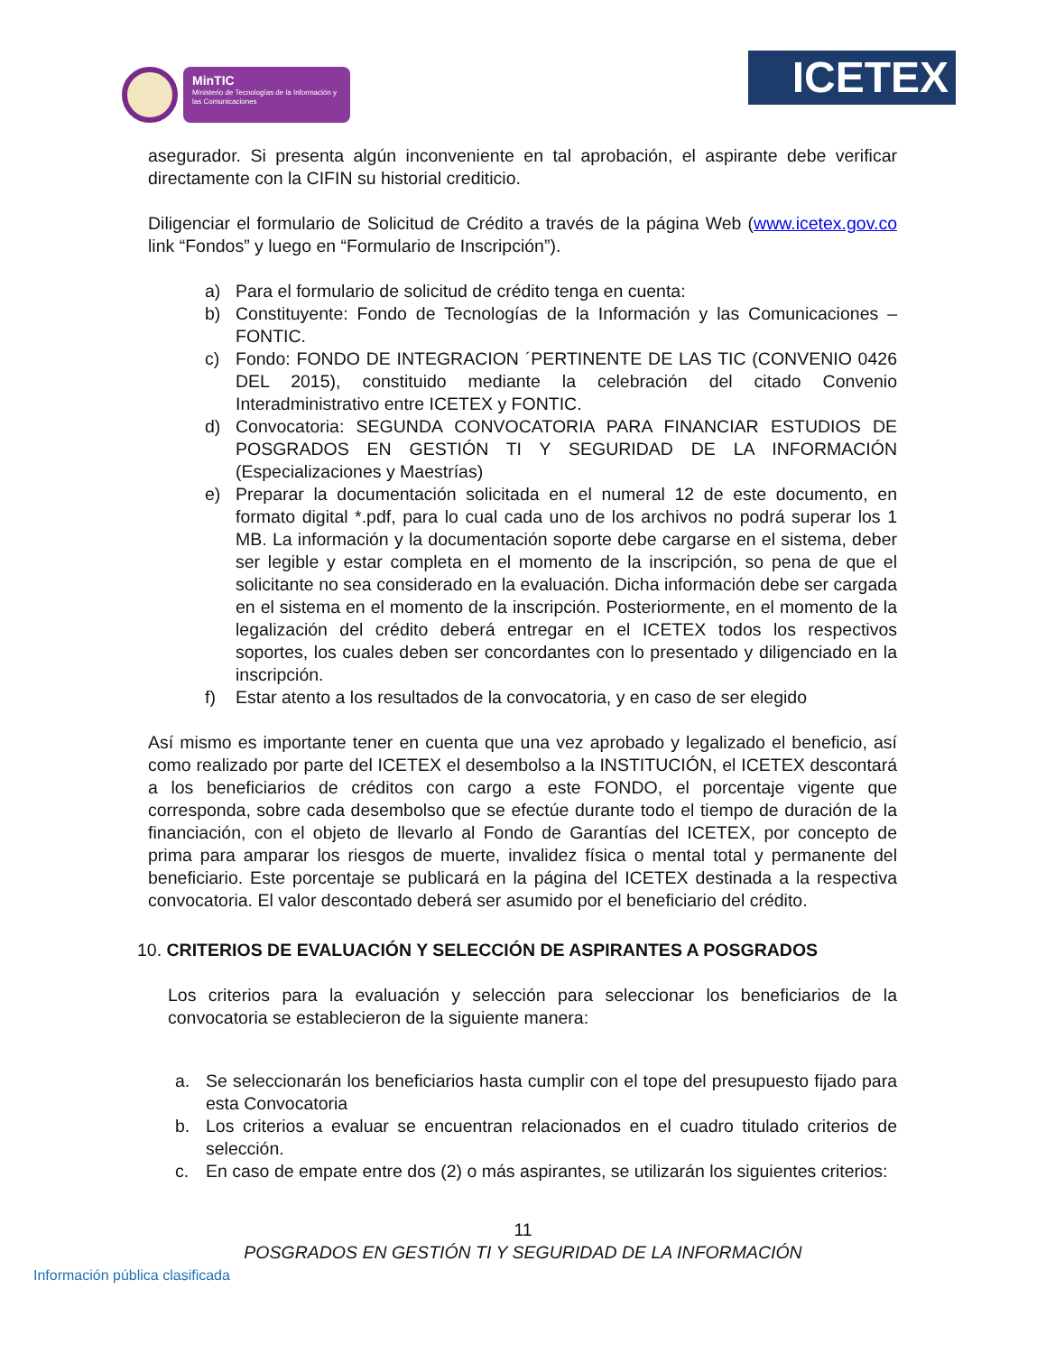MinTIC
Ministerio de Tecnologías de la Información y las Comunicaciones
ICETEX
asegurador. Si presenta algún inconveniente en tal aprobación, el aspirante debe verificar directamente con la CIFIN su historial crediticio.
Diligenciar el formulario de Solicitud de Crédito a través de la página Web (www.icetex.gov.co link “Fondos” y luego en “Formulario de Inscripción”).
a) Para el formulario de solicitud de crédito tenga en cuenta:
b) Constituyente: Fondo de Tecnologías de la Información y las Comunicaciones – FONTIC.
c) Fondo: FONDO DE INTEGRACION ´PERTINENTE DE LAS TIC (CONVENIO 0426 DEL 2015), constituido mediante la celebración del citado Convenio Interadministrativo entre ICETEX y FONTIC.
d) Convocatoria: SEGUNDA CONVOCATORIA PARA FINANCIAR ESTUDIOS DE POSGRADOS EN GESTIÓN TI Y SEGURIDAD DE LA INFORMACIÓN (Especializaciones y Maestrías)
e) Preparar la documentación solicitada en el numeral 12 de este documento, en formato digital *.pdf, para lo cual cada uno de los archivos no podrá superar los 1 MB. La información y la documentación soporte debe cargarse en el sistema, deber ser legible y estar completa en el momento de la inscripción, so pena de que el solicitante no sea considerado en la evaluación. Dicha información debe ser cargada en el sistema en el momento de la inscripción. Posteriormente, en el momento de la legalización del crédito deberá entregar en el ICETEX todos los respectivos soportes, los cuales deben ser concordantes con lo presentado y diligenciado en la inscripción.
f) Estar atento a los resultados de la convocatoria, y en caso de ser elegido
Así mismo es importante tener en cuenta que una vez aprobado y legalizado el beneficio, así como realizado por parte del ICETEX el desembolso a la INSTITUCIÓN, el ICETEX descontará a los beneficiarios de créditos con cargo a este FONDO, el porcentaje vigente que corresponda, sobre cada desembolso que se efectúe durante todo el tiempo de duración de la financiación, con el objeto de llevarlo al Fondo de Garantías del ICETEX, por concepto de prima para amparar los riesgos de muerte, invalidez física o mental total y permanente del beneficiario. Este porcentaje se publicará en la página del ICETEX destinada a la respectiva convocatoria. El valor descontado deberá ser asumido por el beneficiario del crédito.
10. CRITERIOS DE EVALUACIÓN Y SELECCIÓN DE ASPIRANTES A POSGRADOS
Los criterios para la evaluación y selección para seleccionar los beneficiarios de la convocatoria se establecieron de la siguiente manera:
a. Se seleccionarán los beneficiarios hasta cumplir con el tope del presupuesto fijado para esta Convocatoria
b. Los criterios a evaluar se encuentran relacionados en el cuadro titulado criterios de selección.
c. En caso de empate entre dos (2) o más aspirantes, se utilizarán los siguientes criterios:
11
POSGRADOS EN GESTIÓN TI Y SEGURIDAD DE LA INFORMACIÓN
Información pública clasificada